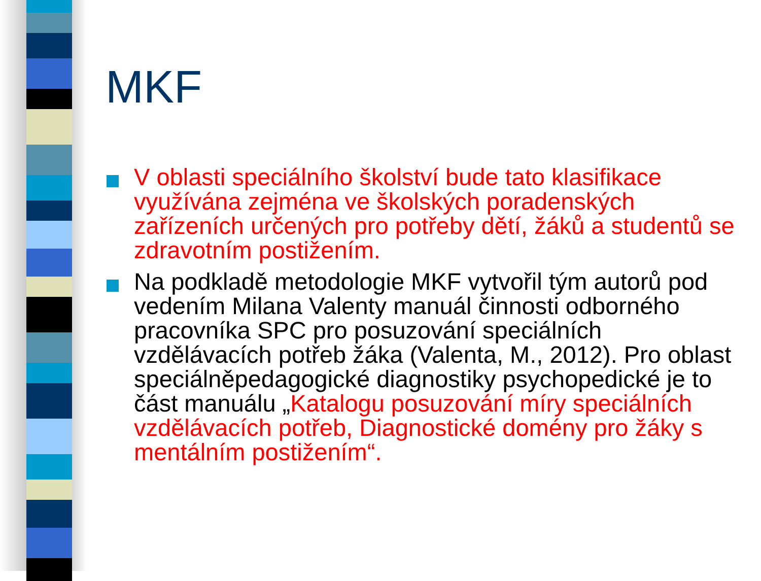MKF
V oblasti speciálního školství bude tato klasifikace využívána zejména ve školských poradenských zařízeních určených pro potřeby dětí, žáků a studentů se zdravotním postižením.
Na podkladě metodologie MKF vytvořil tým autorů pod vedením Milana Valenty manuál činnosti odborného pracovníka SPC pro posuzování speciálních vzdělávacích potřeb žáka (Valenta, M., 2012). Pro oblast speciálněpedagogické diagnostiky psychopedické je to část manuálu „Katalogu posuzování míry speciálních vzdělávacích potřeb, Diagnostické domény pro žáky s mentálním postižením“.